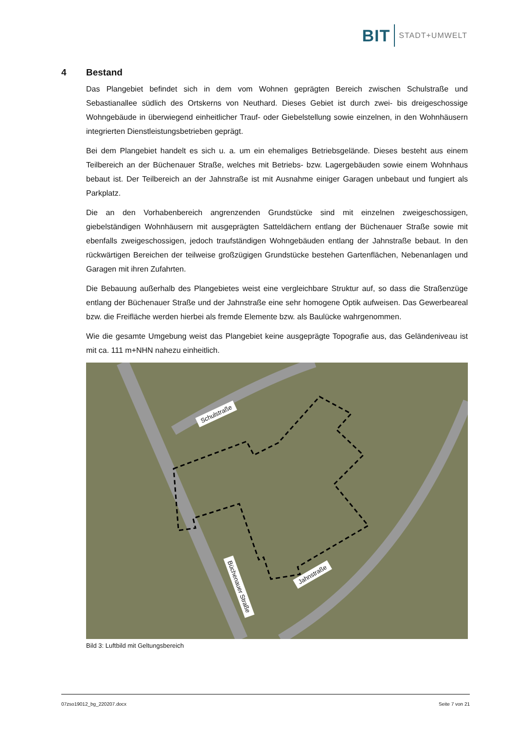BIT STADT+UMWELT
4 Bestand
Das Plangebiet befindet sich in dem vom Wohnen geprägten Bereich zwischen Schulstraße und Sebastianallee südlich des Ortskerns von Neuthard. Dieses Gebiet ist durch zwei- bis dreigeschossige Wohngebäude in überwiegend einheitlicher Trauf- oder Giebelstellung sowie einzelnen, in den Wohnhäusern integrierten Dienstleistungsbetrieben geprägt.
Bei dem Plangebiet handelt es sich u. a. um ein ehemaliges Betriebsgelände. Dieses besteht aus einem Teilbereich an der Büchenauer Straße, welches mit Betriebs- bzw. Lagergebäuden sowie einem Wohnhaus bebaut ist. Der Teilbereich an der Jahnstraße ist mit Ausnahme einiger Garagen unbebaut und fungiert als Parkplatz.
Die an den Vorhabenbereich angrenzenden Grundstücke sind mit einzelnen zweigeschossigen, giebelständigen Wohnhäusern mit ausgeprägten Satteldächern entlang der Büchenauer Straße sowie mit ebenfalls zweigeschossigen, jedoch traufständigen Wohngebäuden entlang der Jahnstraße bebaut. In den rückwärtigen Bereichen der teilweise großzügigen Grundstücke bestehen Gartenflächen, Nebenanlagen und Garagen mit ihren Zufahrten.
Die Bebauung außerhalb des Plangebietes weist eine vergleichbare Struktur auf, so dass die Straßenzüge entlang der Büchenauer Straße und der Jahnstraße eine sehr homogene Optik aufweisen. Das Gewerbeareal bzw. die Freifläche werden hierbei als fremde Elemente bzw. als Baulücke wahrgenommen.
Wie die gesamte Umgebung weist das Plangebiet keine ausgeprägte Topografie aus, das Geländeniveau ist mit ca. 111 m+NHN nahezu einheitlich.
Schulstraße
Büchenauer Straße
Jahnstraße
Bild 3: Luftbild mit Geltungsbereich
07zso19012_bg_220207.docx Seite 7 von 21